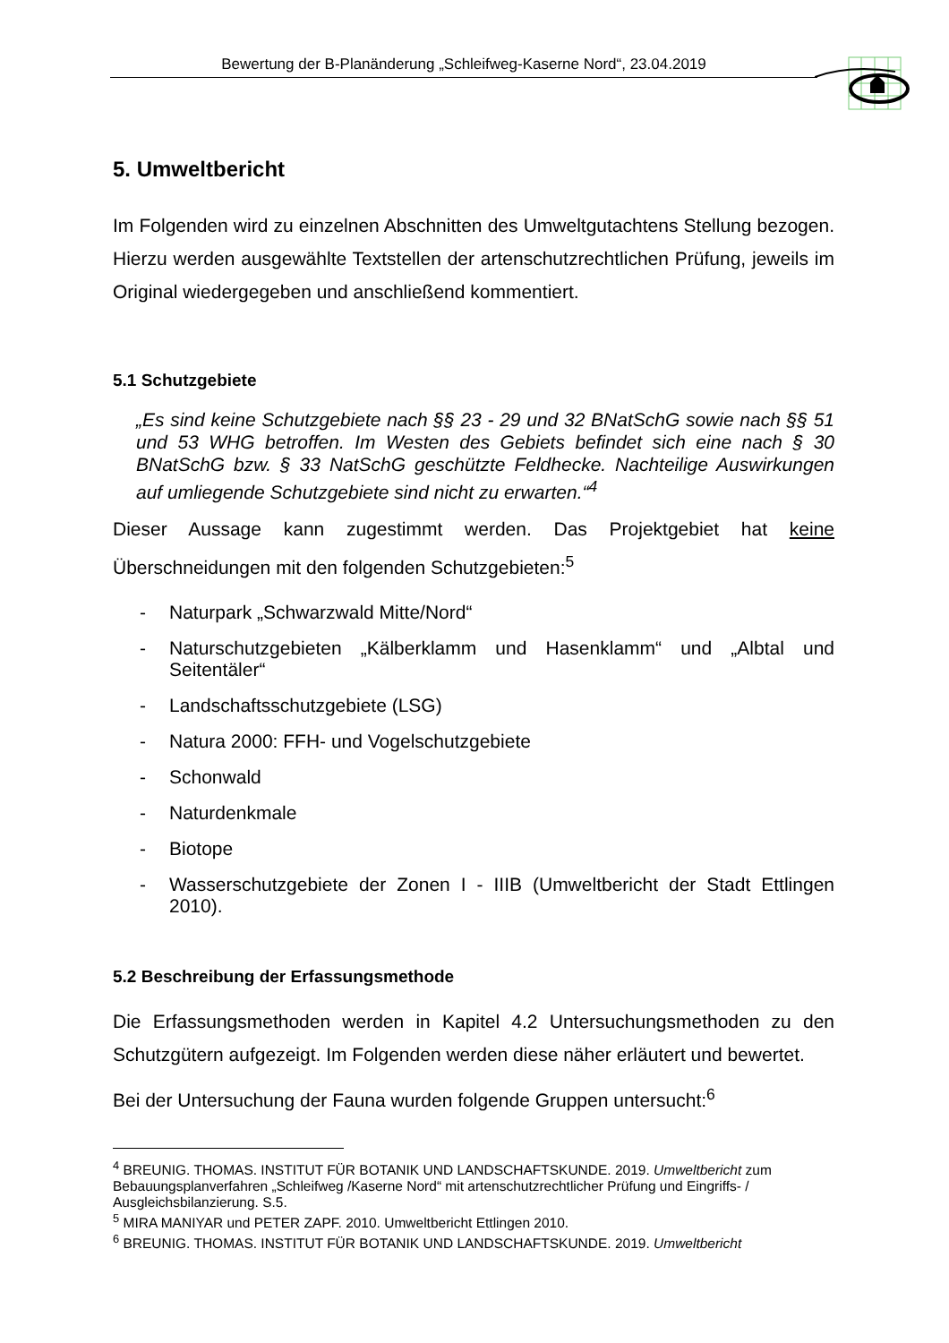Bewertung der B-Planänderung „Schleifweg-Kaserne Nord“, 23.04.2019
5. Umweltbericht
Im Folgenden wird zu einzelnen Abschnitten des Umweltgutachtens Stellung bezogen. Hierzu werden ausgewählte Textstellen der artenschutzrechtlichen Prüfung, jeweils im Original wiedergegeben und anschließend kommentiert.
5.1 Schutzgebiete
„Es sind keine Schutzgebiete nach §§ 23 - 29 und 32 BNatSchG sowie nach §§ 51 und 53 WHG betroffen. Im Westen des Gebiets befindet sich eine nach § 30 BNatSchG bzw. § 33 NatSchG geschützte Feldhecke. Nachteilige Auswirkungen auf umliegende Schutzgebiete sind nicht zu erwarten.“<sup>4</sup>
Dieser Aussage kann zugestimmt werden. Das Projektgebiet hat keine Überschneidungen mit den folgenden Schutzgebieten:<sup>5</sup>
- Naturpark „Schwarzwald Mitte/Nord“
- Naturschutzgebieten „Kälberklamm und Hasenklamm“ und „Albtal und Seitentäler“
- Landschaftsschutzgebiete (LSG)
- Natura 2000: FFH- und Vogelschutzgebiete
- Schonwald
- Naturdenkmale
- Biotope
- Wasserschutzgebiete der Zonen I - IIIB (Umweltbericht der Stadt Ettlingen 2010).
5.2 Beschreibung der Erfassungsmethode
Die Erfassungsmethoden werden in Kapitel 4.2 Untersuchungsmethoden zu den Schutzgütern aufgezeigt. Im Folgenden werden diese näher erläutert und bewertet.
Bei der Untersuchung der Fauna wurden folgende Gruppen untersucht:<sup>6</sup>
<sup>4</sup> BREUNIG. THOMAS. INSTITUT FÜR BOTANIK UND LANDSCHAFTSKUNDE. 2019. Umweltbericht zum Bebauungsplanverfahren „Schleifweg /Kaserne Nord“ mit artenschutzrechtlicher Prüfung und Eingriffs- / Ausgleichsbilanzierung. S.5.
<sup>5</sup> MIRA MANIYAR und PETER ZAPF. 2010. Umweltbericht Ettlingen 2010.
<sup>6</sup> BREUNIG. THOMAS. INSTITUT FÜR BOTANIK UND LANDSCHAFTSKUNDE. 2019. Umweltbericht